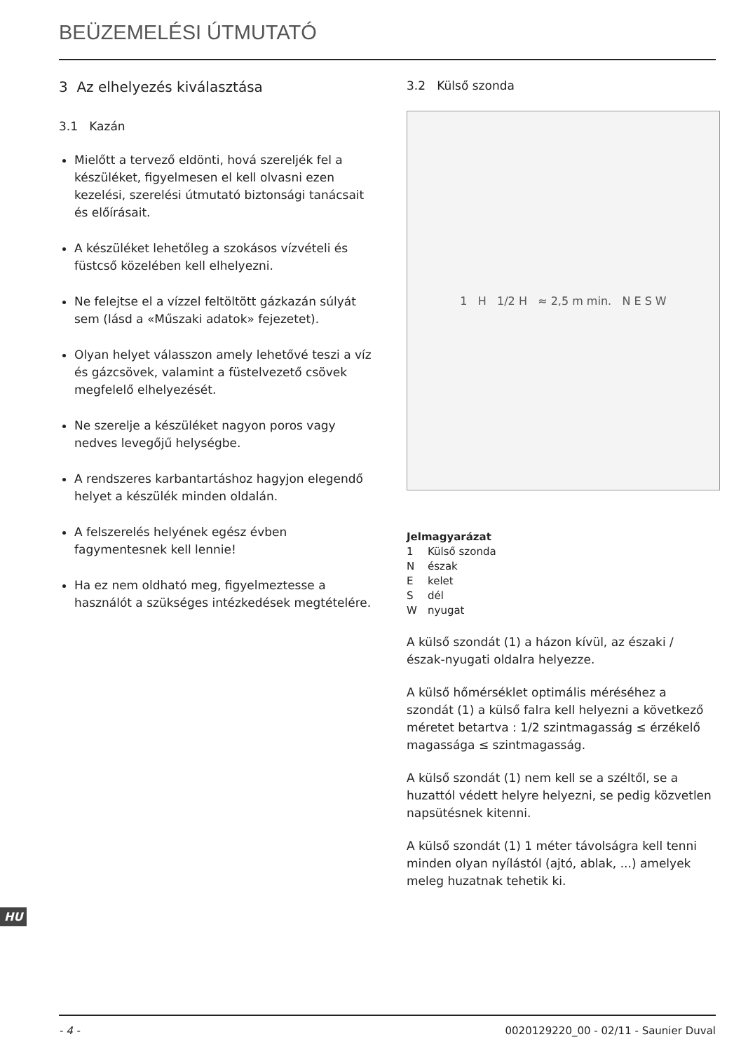BEÜZEMELÉSI ÚTMUTATÓ
3 Az elhelyezés kiválasztása
3.1 Kazán
Mielőtt a tervező eldönti, hová szereljék fel a készüléket, figyelmesen el kell olvasni ezen kezelési, szerelési útmutató biztonsági tanácsait és előírásait.
A készüléket lehetőleg a szokásos vízvételi és füstcső közelében kell elhelyezni.
Ne felejtse el a vízzel feltöltött gázkazán súlyát sem (lásd a «Műszaki adatok» fejezetet).
Olyan helyet válasszon amely lehetővé teszi a víz és gázcsövek, valamint a füstelvezető csövek megfelelő elhelyezését.
Ne szerelje a készüléket nagyon poros vagy nedves levegőjű helységbe.
A rendszeres karbantartáshoz hagyjon elegendő helyet a készülék minden oldalán.
A felszerelés helyének egész évben fagymentesnek kell lennie!
Ha ez nem oldható meg, figyelmeztesse a használót a szükséges intézkedések megtételére.
3.2 Külső szonda
1 H 1/2 H ≈ 2,5 m min. N E S W
Jelmagyarázat
1 Külső szonda
Nészak
Ekelet
Sdél
Wnyugat
A külső szondát (1) a házon kívül, az északi / észak-nyugati oldalra helyezze.
A külső hőmérséklet optimális méréséhez a szondát (1) a külső falra kell helyezni a következő méretet betartva : 1/2 szintmagasság ≤ érzékelő magassága ≤ szintmagasság.
A külső szondát (1) nem kell se a széltől, se a huzattól védett helyre helyezni, se pedig közvetlen napsütésnek kitenni.
A külső szondát (1) 1 méter távolságra kell tenni minden olyan nyílástól (ajtó, ablak, ...) amelyek meleg huzatnak tehetik ki.
HU
- 4 - 0020129220_00 - 02/11 - Saunier Duval